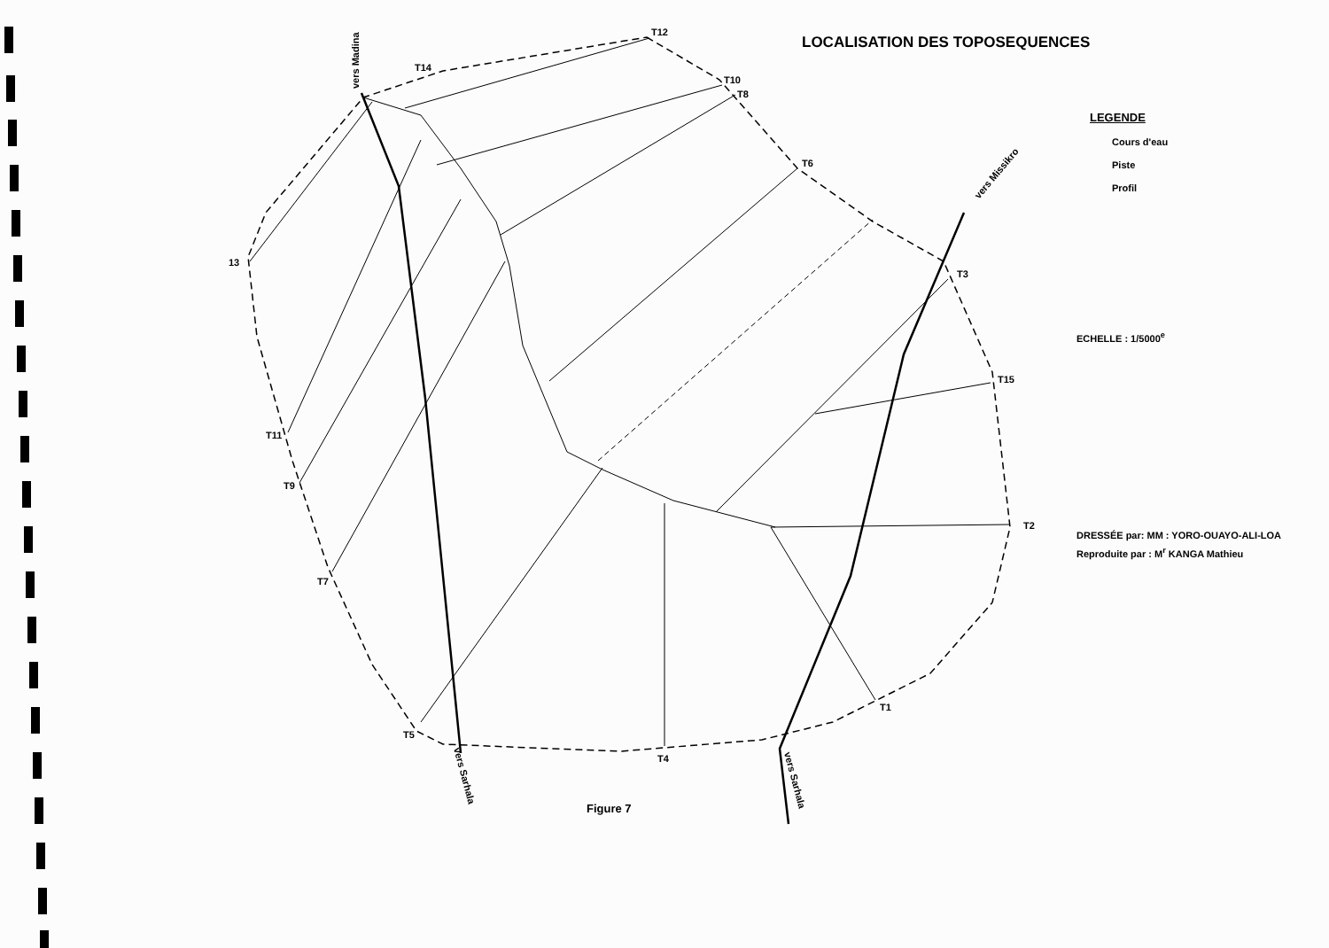T12
T14
T10
T8
T6
13
T3
T15
T11
T9
T2
T7
T5
T4
T1
vers Madina
vers Missikro
vers Sarhala
vers Sarhala
LOCALISATION DES TOPOSEQUENCES
LEGENDE
Cours d'eau
Piste
Profil
ECHELLE : 1/5000<sup>e</sup>
DRESSÉE par: MM : YORO-OUAYO-ALI-LOA
Reproduite par : M<sup>r</sup> KANGA Mathieu
Figure 7